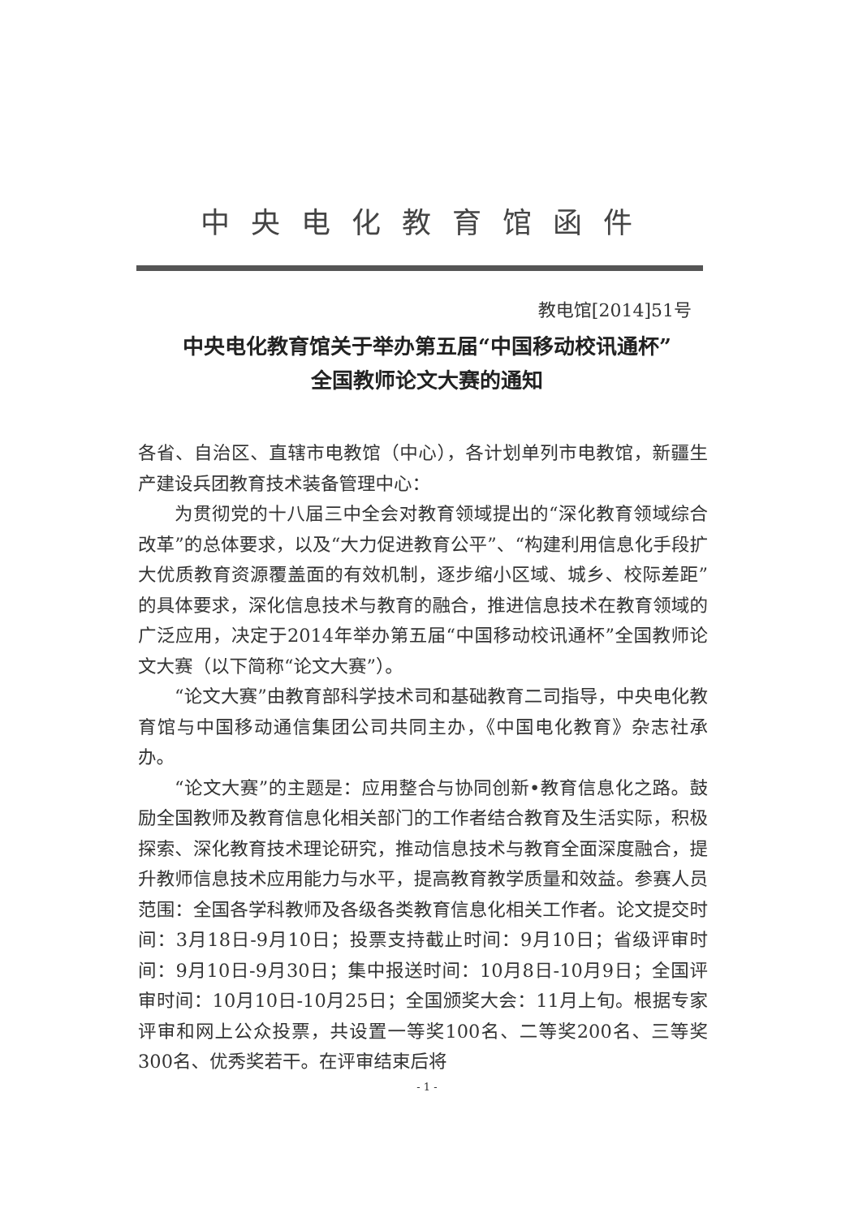中央电化教育馆函件
教电馆[2014]51号
中央电化教育馆关于举办第五届“中国移动校讯通杯”
全国教师论文大赛的通知
各省、自治区、直辖市电教馆（中心），各计划单列市电教馆，新疆生产建设兵团教育技术装备管理中心：
为贯彻党的十八届三中全会对教育领域提出的“深化教育领域综合改革”的总体要求，以及“大力促进教育公平”、“构建利用信息化手段扩大优质教育资源覆盖面的有效机制，逐步缩小区域、城乡、校际差距”的具体要求，深化信息技术与教育的融合，推进信息技术在教育领域的广泛应用，决定于2014年举办第五届“中国移动校讯通杯”全国教师论文大赛（以下简称“论文大赛”）。
“论文大赛”由教育部科学技术司和基础教育二司指导，中央电化教育馆与中国移动通信集团公司共同主办，《中国电化教育》杂志社承办。
“论文大赛”的主题是：应用整合与协同创新•教育信息化之路。鼓励全国教师及教育信息化相关部门的工作者结合教育及生活实际，积极探索、深化教育技术理论研究，推动信息技术与教育全面深度融合，提升教师信息技术应用能力与水平，提高教育教学质量和效益。参赛人员范围：全国各学科教师及各级各类教育信息化相关工作者。论文提交时间：3月18日-9月10日；投票支持截止时间：9月10日；省级评审时间：9月10日-9月30日；集中报送时间：10月8日-10月9日；全国评审时间：10月10日-10月25日；全国颁奖大会：11月上旬。根据专家评审和网上公众投票，共设置一等奖100名、二等奖200名、三等奖300名、优秀奖若干。在评审结束后将
- 1 -